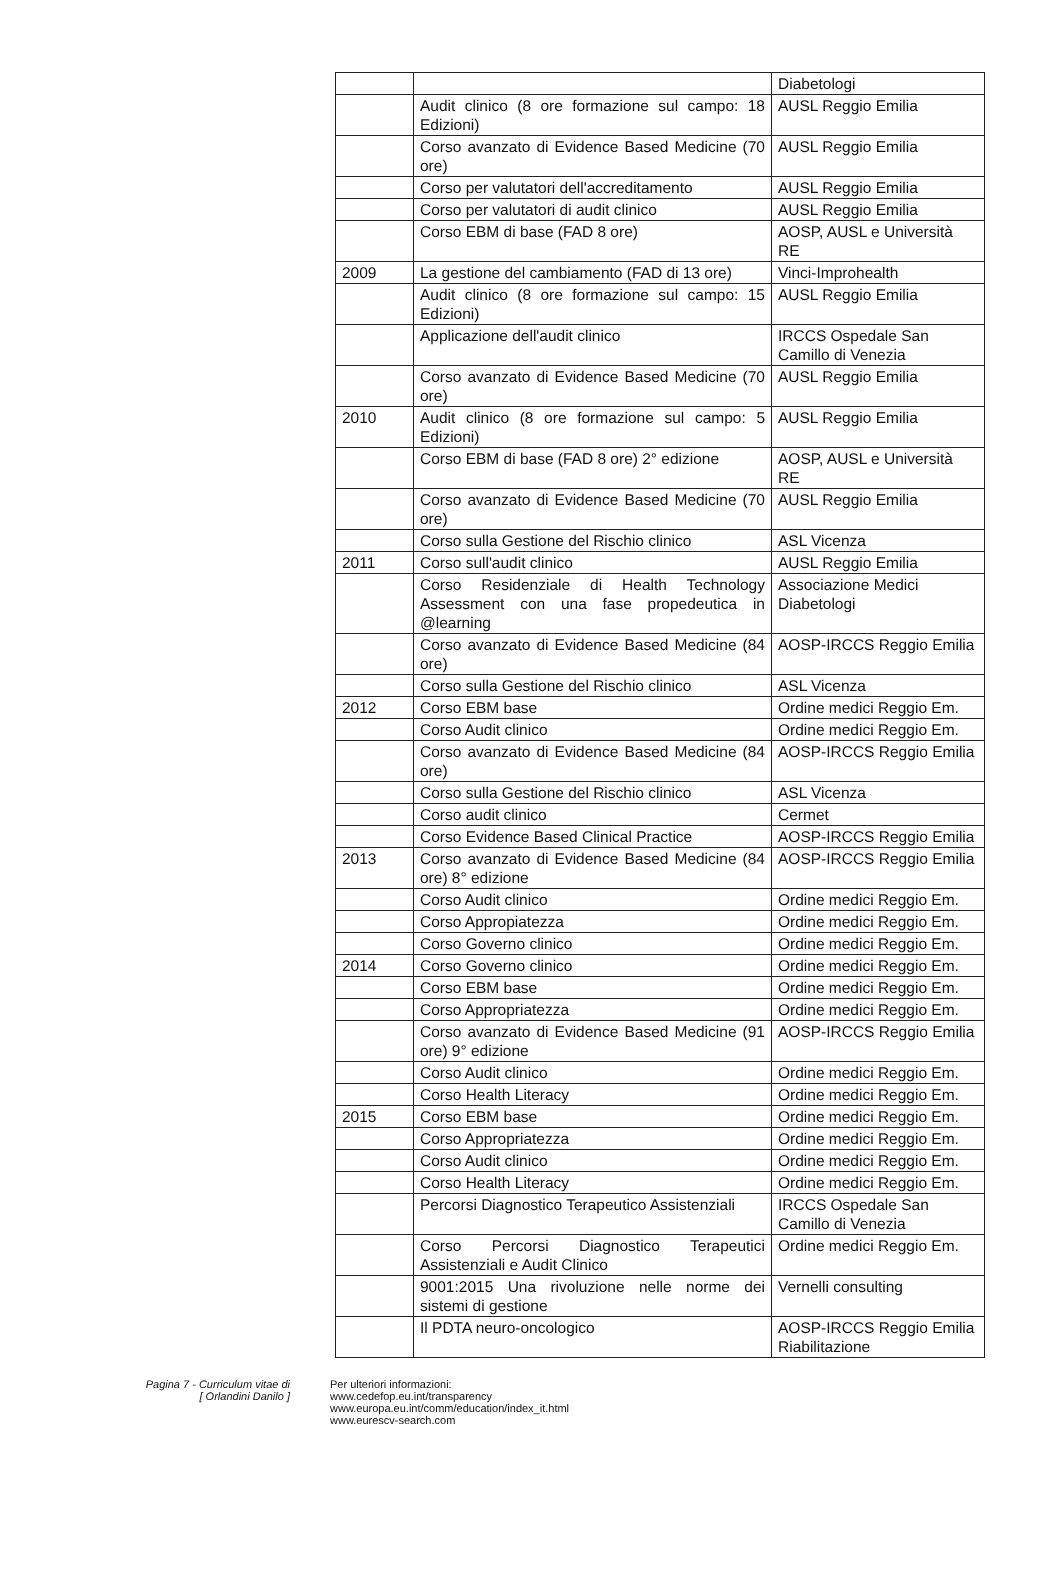| | | Diabetologi |
| | Audit clinico (8 ore formazione sul campo: 18 Edizioni) | AUSL Reggio Emilia |
| | Corso avanzato di Evidence Based Medicine (70 ore) | AUSL Reggio Emilia |
| | Corso per valutatori dell'accreditamento | AUSL Reggio Emilia |
| | Corso per valutatori di audit clinico | AUSL Reggio Emilia |
| | Corso EBM di base (FAD 8 ore) | AOSP, AUSL e Università RE |
| 2009 | La gestione del cambiamento (FAD di 13 ore) | Vinci-Improhealth |
| | Audit clinico (8 ore formazione sul campo: 15 Edizioni) | AUSL Reggio Emilia |
| | Applicazione dell'audit clinico | IRCCS Ospedale San Camillo di Venezia |
| | Corso avanzato di Evidence Based Medicine (70 ore) | AUSL Reggio Emilia |
| 2010 | Audit clinico (8 ore formazione sul campo: 5 Edizioni) | AUSL Reggio Emilia |
| | Corso EBM di base (FAD 8 ore) 2° edizione | AOSP, AUSL e Università RE |
| | Corso avanzato di Evidence Based Medicine (70 ore) | AUSL Reggio Emilia |
| | Corso sulla Gestione del Rischio clinico | ASL Vicenza |
| 2011 | Corso sull'audit clinico | AUSL Reggio Emilia |
| | Corso Residenziale di Health Technology Assessment con una fase propedeutica in @learning | Associazione Medici Diabetologi |
| | Corso avanzato di Evidence Based Medicine (84 ore) | AOSP-IRCCS Reggio Emilia |
| | Corso sulla Gestione del Rischio clinico | ASL Vicenza |
| 2012 | Corso EBM base | Ordine medici Reggio Em. |
| | Corso Audit clinico | Ordine medici Reggio Em. |
| | Corso avanzato di Evidence Based Medicine (84 ore) | AOSP-IRCCS Reggio Emilia |
| | Corso sulla Gestione del Rischio clinico | ASL Vicenza |
| | Corso audit clinico | Cermet |
| | Corso Evidence Based Clinical Practice | AOSP-IRCCS Reggio Emilia |
| 2013 | Corso avanzato di Evidence Based Medicine (84 ore) 8° edizione | AOSP-IRCCS Reggio Emilia |
| | Corso Audit clinico | Ordine medici Reggio Em. |
| | Corso Appropiatezza | Ordine medici Reggio Em. |
| | Corso Governo clinico | Ordine medici Reggio Em. |
| 2014 | Corso Governo clinico | Ordine medici Reggio Em. |
| | Corso EBM base | Ordine medici Reggio Em. |
| | Corso Appropriatezza | Ordine medici Reggio Em. |
| | Corso avanzato di Evidence Based Medicine (91 ore) 9° edizione | AOSP-IRCCS Reggio Emilia |
| | Corso Audit clinico | Ordine medici Reggio Em. |
| | Corso Health Literacy | Ordine medici Reggio Em. |
| 2015 | Corso EBM base | Ordine medici Reggio Em. |
| | Corso Appropriatezza | Ordine medici Reggio Em. |
| | Corso Audit clinico | Ordine medici Reggio Em. |
| | Corso Health Literacy | Ordine medici Reggio Em. |
| | Percorsi Diagnostico Terapeutico Assistenziali | IRCCS Ospedale San Camillo di Venezia |
| | Corso Percorsi Diagnostico Terapeutici Assistenziali e Audit Clinico | Ordine medici Reggio Em. |
| | 9001:2015 Una rivoluzione nelle norme dei sistemi di gestione | Vernelli consulting |
| | Il PDTA neuro-oncologico | AOSP-IRCCS Reggio Emilia Riabilitazione |
Pagina 7 - Curriculum vitae di
[ Orlandini Danilo ]
Per ulteriori informazioni:
www.cedefop.eu.int/transparency
www.europa.eu.int/comm/education/index_it.html
www.eurescv-search.com